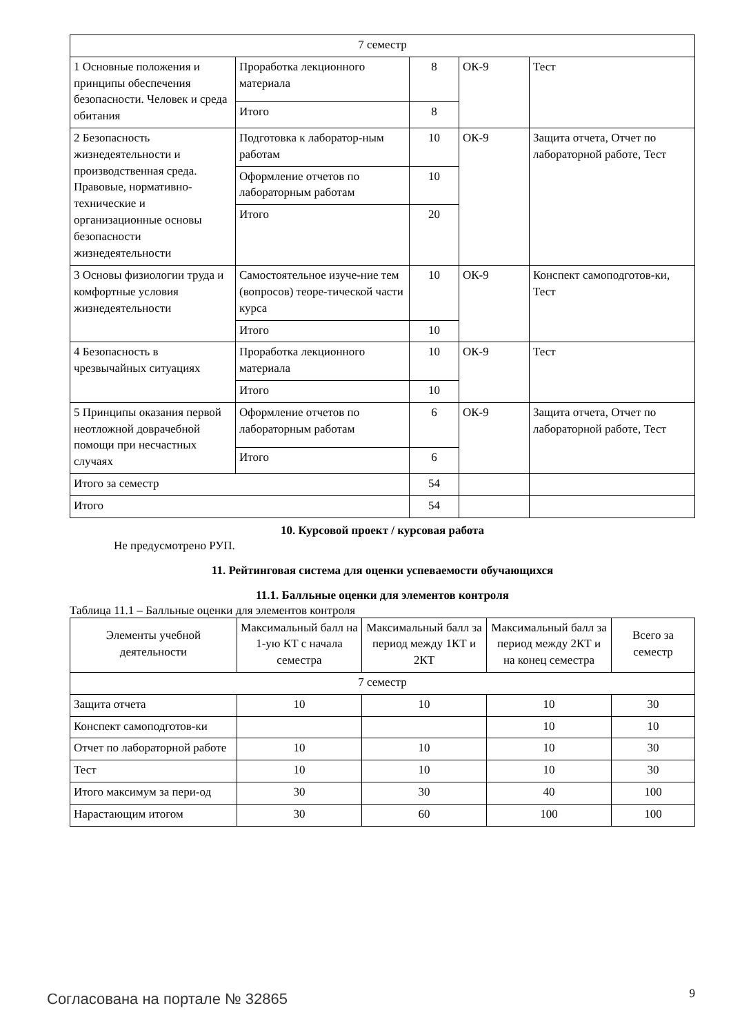| 7 семестр | | | | |
| 1 Основные положения и принципы обеспечения безопасности. Человек и среда обитания | Проработка лекционного материала | 8 | ОК-9 | Тест |
| | Итого | 8 | | |
| 2 Безопасность жизнедеятельности и производственная среда. Правовые, нормативно-технические и организационные основы безопасности жизнедеятельности | Подготовка к лаборатор-ным работам | 10 | ОК-9 | Защита отчета, Отчет по лабораторной работе, Тест |
| | Оформление отчетов по лабораторным работам | 10 | | |
| | Итого | 20 | | |
| 3 Основы физиологии труда и комфортные условия жизнедеятельности | Самостоятельное изуче-ние тем (вопросов) теоре-тической части курса | 10 | ОК-9 | Конспект самоподготов-ки, Тест |
| | Итого | 10 | | |
| 4 Безопасность в чрезвычайных ситуациях | Проработка лекционного материала | 10 | ОК-9 | Тест |
| | Итого | 10 | | |
| 5 Принципы оказания первой неотложной доврачебной помощи при несчастных случаях | Оформление отчетов по лабораторным работам | 6 | ОК-9 | Защита отчета, Отчет по лабораторной работе, Тест |
| | Итого | 6 | | |
| Итого за семестр | | 54 | | |
| Итого | | 54 | | |
10. Курсовой проект / курсовая работа
Не предусмотрено РУП.
11. Рейтинговая система для оценки успеваемости обучающихся
11.1. Балльные оценки для элементов контроля
Таблица 11.1 – Балльные оценки для элементов контроля
| Элементы учебной деятельности | Максимальный балл на 1-ую КТ с начала семестра | Максимальный балл за период между 1КТ и 2КТ | Максимальный балл за период между 2КТ и на конец семестра | Всего за семестр |
| --- | --- | --- | --- | --- |
| 7 семестр | | | | |
| Защита отчета | 10 | 10 | 10 | 30 |
| Конспект самоподготов-ки | | | 10 | 10 |
| Отчет по лабораторной работе | 10 | 10 | 10 | 30 |
| Тест | 10 | 10 | 10 | 30 |
| Итого максимум за пери-од | 30 | 30 | 40 | 100 |
| Нарастающим итогом | 30 | 60 | 100 | 100 |
Согласована на портале № 32865 9